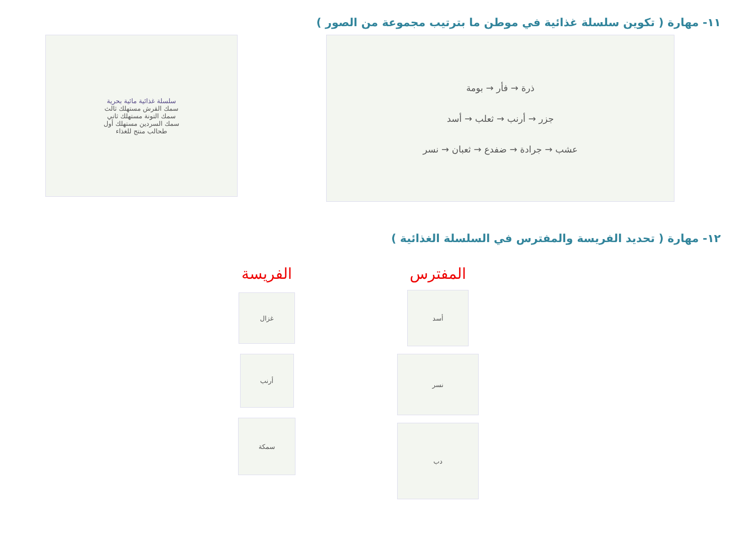١١- مهارة ( تكوين سلسلة غذائية في موطن ما بترتيب مجموعة من الصور )
سلسلة غذائية مائية بحرية
سمك القرش مستهلك ثالث
سمك التونة مستهلك ثاني
سمك السردين مستهلك أول
طحالب منتج للغذاء
ذرة → فأر → بومة
جزر → أرنب → ثعلب → أسد
عشب → جرادة → ضفدع → ثعبان → نسر
١٢- مهارة ( تحديد الفريسة والمفترس في السلسلة الغذائية )
الفريسة
غزال
أرنب
سمكة
المفترس
أسد
نسر
دب